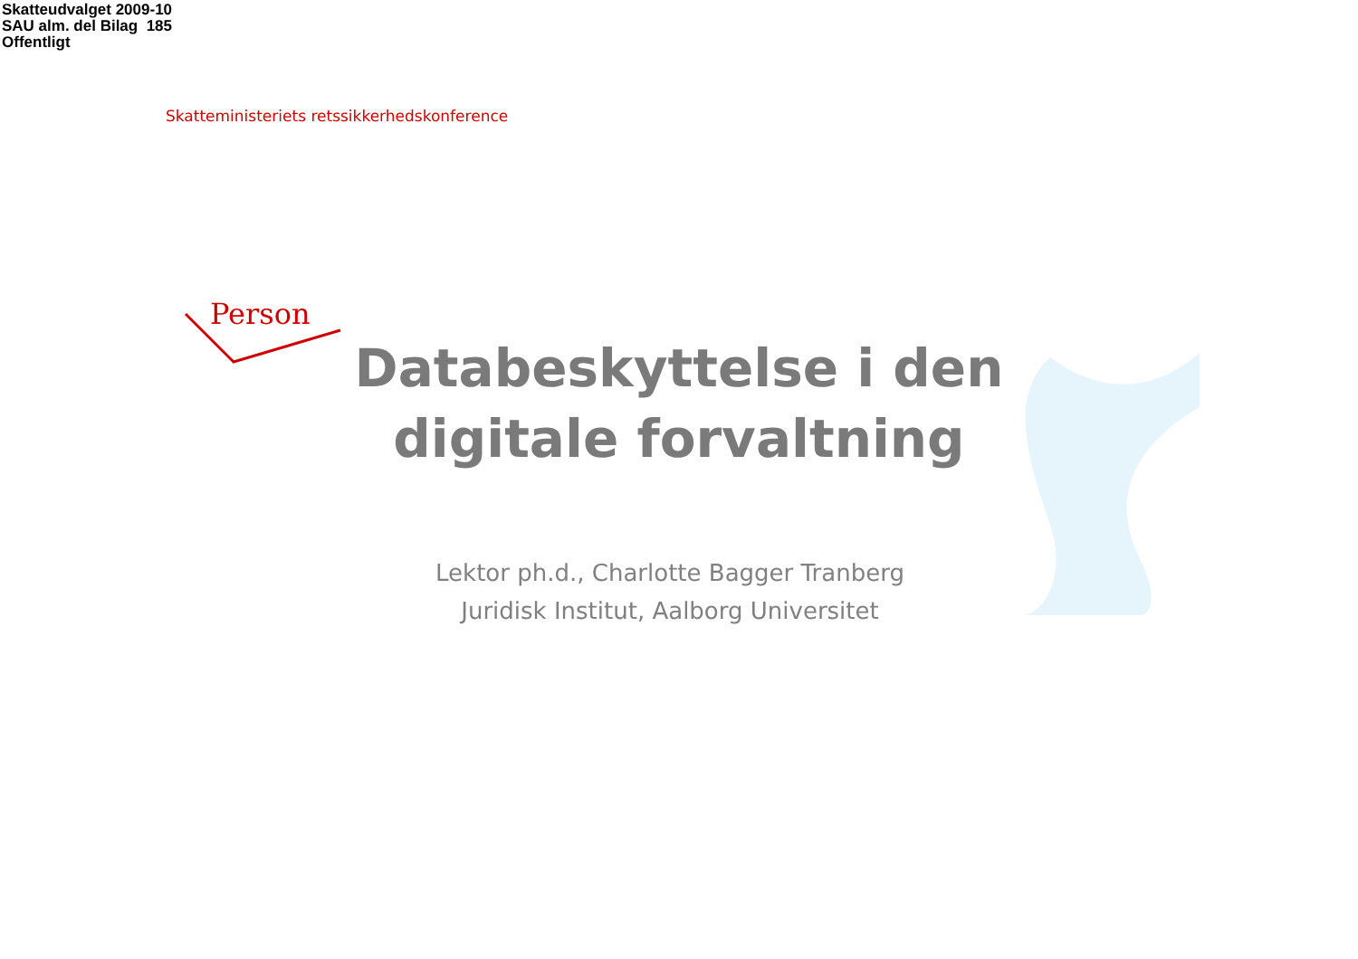Skatteudvalget 2009-10
SAU alm. del Bilag 185
Offentligt
Skatteministeriets retssikkerhedskonference
Person
Databeskyttelse i den digitale forvaltning
Lektor ph.d., Charlotte Bagger Tranberg
Juridisk Institut, Aalborg Universitet